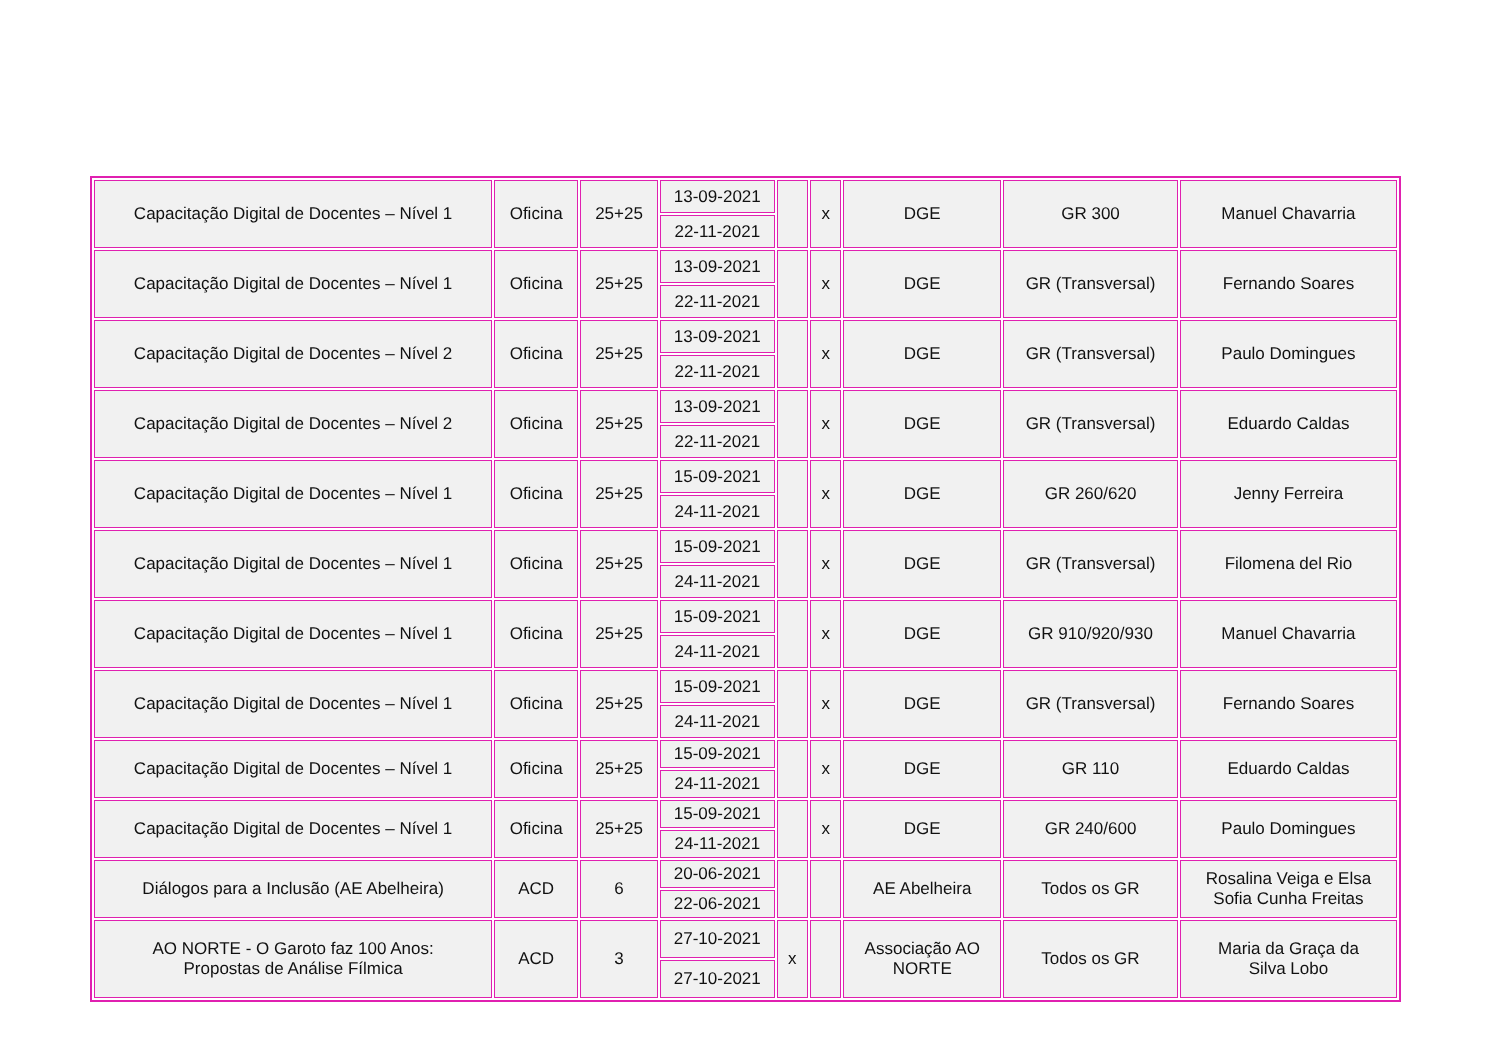| Capacitação Digital de Docentes – Nível 1 | Oficina | 25+25 | 13-09-2021 | | x | DGE | GR 300 | Manuel Chavarria |
| | | | 22-11-2021 | | | | | |
| Capacitação Digital de Docentes – Nível 1 | Oficina | 25+25 | 13-09-2021 | | x | DGE | GR (Transversal) | Fernando Soares |
| | | | 22-11-2021 | | | | | |
| Capacitação Digital de Docentes – Nível 2 | Oficina | 25+25 | 13-09-2021 | | x | DGE | GR (Transversal) | Paulo Domingues |
| | | | 22-11-2021 | | | | | |
| Capacitação Digital de Docentes – Nível 2 | Oficina | 25+25 | 13-09-2021 | | x | DGE | GR (Transversal) | Eduardo Caldas |
| | | | 22-11-2021 | | | | | |
| Capacitação Digital de Docentes – Nível 1 | Oficina | 25+25 | 15-09-2021 | | x | DGE | GR 260/620 | Jenny Ferreira |
| | | | 24-11-2021 | | | | | |
| Capacitação Digital de Docentes – Nível 1 | Oficina | 25+25 | 15-09-2021 | | x | DGE | GR (Transversal) | Filomena del Rio |
| | | | 24-11-2021 | | | | | |
| Capacitação Digital de Docentes – Nível 1 | Oficina | 25+25 | 15-09-2021 | | x | DGE | GR 910/920/930 | Manuel Chavarria |
| | | | 24-11-2021 | | | | | |
| Capacitação Digital de Docentes – Nível 1 | Oficina | 25+25 | 15-09-2021 | | x | DGE | GR (Transversal) | Fernando Soares |
| | | | 24-11-2021 | | | | | |
| Capacitação Digital de Docentes – Nível 1 | Oficina | 25+25 | 15-09-2021 | | x | DGE | GR 110 | Eduardo Caldas |
| | | | 24-11-2021 | | | | | |
| Capacitação Digital de Docentes – Nível 1 | Oficina | 25+25 | 15-09-2021 | | x | DGE | GR 240/600 | Paulo Domingues |
| | | | 24-11-2021 | | | | | |
| Diálogos para a Inclusão (AE Abelheira) | ACD | 6 | 20-06-2021 | | | AE Abelheira | Todos os GR | Rosalina Veiga e Elsa Sofia Cunha Freitas |
| | | | 22-06-2021 | | | | | |
| AO NORTE - O Garoto faz 100 Anos: Propostas de Análise Fílmica | ACD | 3 | 27-10-2021 | x | | Associação AO NORTE | Todos os GR | Maria da Graça da Silva Lobo |
| | | | 27-10-2021 | | | | | |